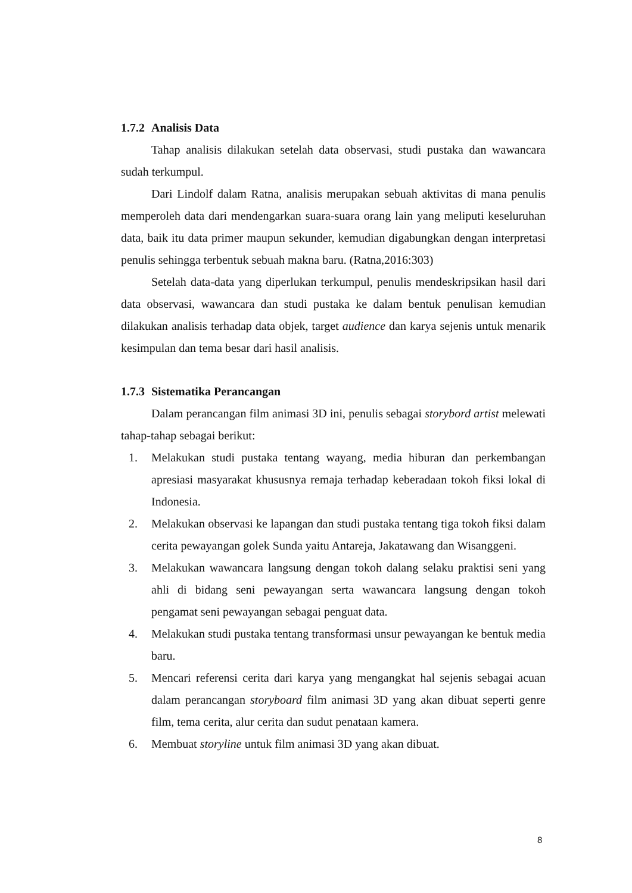1.7.2 Analisis Data
Tahap analisis dilakukan setelah data observasi, studi pustaka dan wawancara sudah terkumpul.
Dari Lindolf dalam Ratna, analisis merupakan sebuah aktivitas di mana penulis memperoleh data dari mendengarkan suara-suara orang lain yang meliputi keseluruhan data, baik itu data primer maupun sekunder, kemudian digabungkan dengan interpretasi penulis sehingga terbentuk sebuah makna baru. (Ratna,2016:303)
Setelah data-data yang diperlukan terkumpul, penulis mendeskripsikan hasil dari data observasi, wawancara dan studi pustaka ke dalam bentuk penulisan kemudian dilakukan analisis terhadap data objek, target audience dan karya sejenis untuk menarik kesimpulan dan tema besar dari hasil analisis.
1.7.3 Sistematika Perancangan
Dalam perancangan film animasi 3D ini, penulis sebagai storybord artist melewati tahap-tahap sebagai berikut:
1. Melakukan studi pustaka tentang wayang, media hiburan dan perkembangan apresiasi masyarakat khususnya remaja terhadap keberadaan tokoh fiksi lokal di Indonesia.
2. Melakukan observasi ke lapangan dan studi pustaka tentang tiga tokoh fiksi dalam cerita pewayangan golek Sunda yaitu Antareja, Jakatawang dan Wisanggeni.
3. Melakukan wawancara langsung dengan tokoh dalang selaku praktisi seni yang ahli di bidang seni pewayangan serta wawancara langsung dengan tokoh pengamat seni pewayangan sebagai penguat data.
4. Melakukan studi pustaka tentang transformasi unsur pewayangan ke bentuk media baru.
5. Mencari referensi cerita dari karya yang mengangkat hal sejenis sebagai acuan dalam perancangan storyboard film animasi 3D yang akan dibuat seperti genre film, tema cerita, alur cerita dan sudut penataan kamera.
6. Membuat storyline untuk film animasi 3D yang akan dibuat.
8